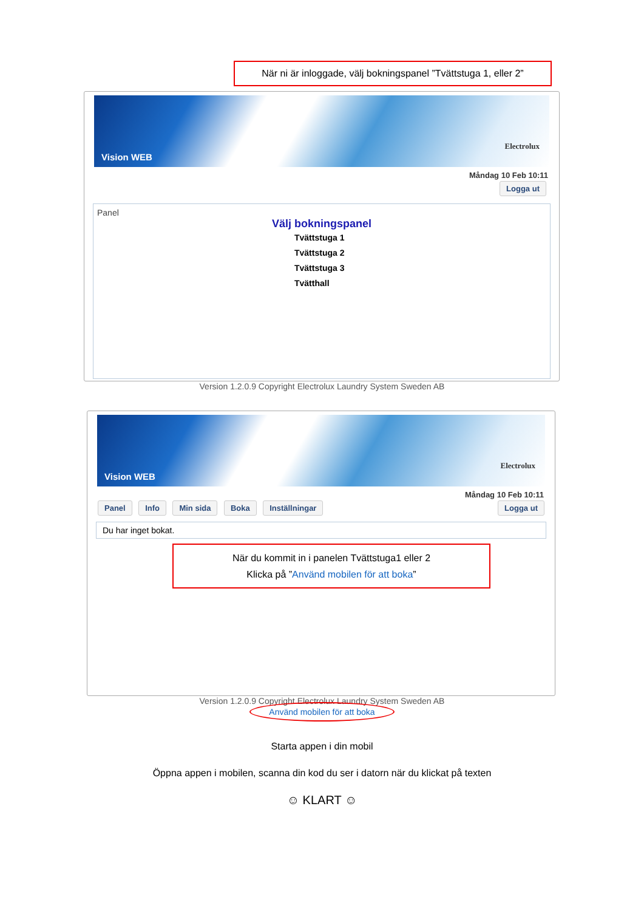När ni är inloggade, välj bokningspanel ”Tvättstuga 1, eller 2”
Vision WEB
Electrolux
Måndag 10 Feb 10:11
Logga ut
Panel
Välj bokningspanel
Tvättstuga 1
Tvättstuga 2
Tvättstuga 3
Tvätthall
Version 1.2.0.9 Copyright Electrolux Laundry System Sweden AB
Vision WEB
Electrolux
Måndag 10 Feb 10:11
Panel Info Min sida Boka Inställningar
Logga ut
Du har inget bokat.
När du kommit in i panelen Tvättstuga1 eller 2
Klicka på ”Använd mobilen för att boka”
Version 1.2.0.9 Copyright Electrolux Laundry System Sweden AB
Använd mobilen för att boka
Starta appen i din mobil
Öppna appen i mobilen, scanna din kod du ser i datorn när du klickat på texten
☺ KLART ☺